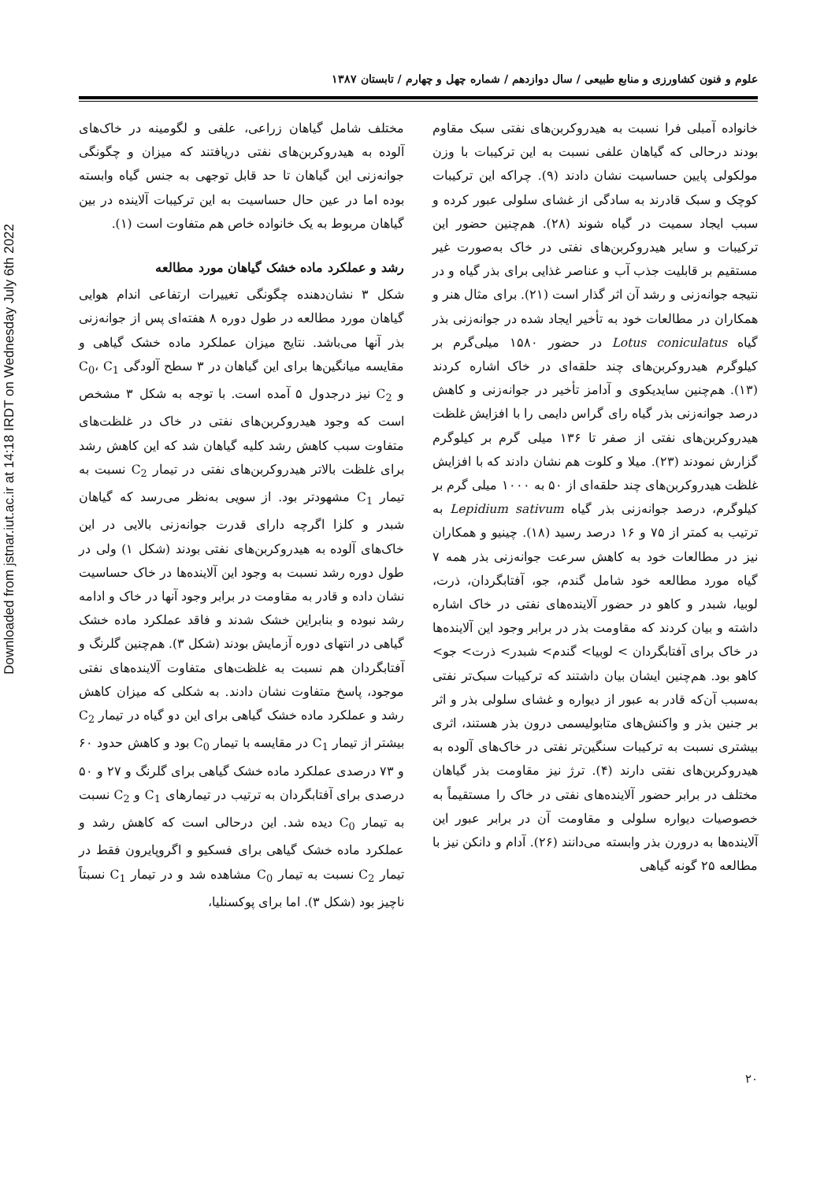Downloaded from jstnar.iut.ac.ir at 14:18 IRDT on Wednesday July 6th 2022
علوم و فنون کشاورزی و منابع طبیعی / سال دوازدهم / شماره چهل و چهارم / تابستان ۱۳۸۷
خانواده آمبلی فرا نسبت به هیدروکربن‌های نفتی سبک مقاوم بودند درحالی که گیاهان علفی نسبت به این ترکیبات با وزن مولکولی پایین حساسیت نشان دادند (۹). چراکه این ترکیبات کوچک و سبک قادرند به سادگی از غشای سلولی عبور کرده و سبب ایجاد سمیت در گیاه شوند (۲۸). هم‌چنین حضور این ترکیبات و سایر هیدروکربن‌های نفتی در خاک به‌صورت غیر مستقیم بر قابلیت جذب آب و عناصر غذایی برای بذر گیاه و در نتیجه جوانه‌زنی و رشد آن اثر گذار است (۲۱). برای مثال هنر و همکاران در مطالعات خود به تأخیر ایجاد شده در جوانه‌زنی بذر گیاه Lotus coniculatus در حضور ۱۵۸۰ میلی‌گرم بر کیلوگرم هیدروکربن‌های چند حلقه‌ای در خاک اشاره کردند (۱۳). هم‌چنین سایدیکوی و آدامز تأخیر در جوانه‌زنی و کاهش درصد جوانه‌زنی بذر گیاه رای گراس دایمی را با افزایش غلظت هیدروکربن‌های نفتی از صفر تا ۱۳۶ میلی گرم بر کیلوگرم گزارش نمودند (۲۳). میلا و کلوت هم نشان دادند که با افزایش غلظت هیدروکربن‌های چند حلقه‌ای از ۵۰ به ۱۰۰۰ میلی گرم بر کیلوگرم، درصد جوانه‌زنی بذر گیاه Lepidium sativum به ترتیب به کمتر از ۷۵ و ۱۶ درصد رسید (۱۸). چینیو و همکاران نیز در مطالعات خود به کاهش سرعت جوانه‌زنی بذر همه ۷ گیاه مورد مطالعه خود شامل گندم، جو، آفتابگردان، ذرت، لوبیا، شبدر و کاهو در حضور آلاینده‌های نفتی در خاک اشاره داشته و بیان کردند که مقاومت بذر در برابر وجود این آلاینده‌ها در خاک برای آفتابگردان > لوبیا> گندم> شبدر> ذرت> جو> کاهو بود. هم‌چنین ایشان بیان داشتند که ترکیبات سبک‌تر نفتی به‌سبب آن‌که قادر به عبور از دیواره و غشای سلولی بذر و اثر بر جنین بذر و واکنش‌های متابولیسمی درون بذر هستند، اثری بیشتری نسبت به ترکیبات سنگین‌تر نفتی در خاک‌های آلوده به هیدروکربن‌های نفتی دارند (۴). ترژ نیز مقاومت بذر گیاهان مختلف در برابر حضور آلاینده‌های نفتی در خاک را مستقیماً به خصوصیات دیواره سلولی و مقاومت آن در برابر عبور این آلاینده‌ها به درورن بذر وابسته می‌دانند (۲۶). آدام و دانکن نیز با مطالعه ۲۵ گونه گیاهی
مختلف شامل گیاهان زراعی، علفی و لگومینه در خاک‌های آلوده به هیدروکربن‌های نفتی دریافتند که میزان و چگونگی جوانه‌زنی این گیاهان تا حد قابل توجهی به جنس گیاه وابسته بوده اما در عین حال حساسیت به این ترکیبات آلاینده در بین گیاهان مربوط به یک خانواده خاص هم متفاوت است (۱).
رشد و عملکرد ماده خشک گیاهان مورد مطالعه
شکل ۳ نشان‌دهنده چگونگی تغییرات ارتفاعی اندام هوایی گیاهان مورد مطالعه در طول دوره ۸ هفته‌ای پس از جوانه‌زنی بذر آنها می‌باشد. نتایج میزان عملکرد ماده خشک گیاهی و مقایسه میانگین‌ها برای این گیاهان در ۳ سطح آلودگی C<sub>0</sub>، C<sub>1</sub> و C<sub>2</sub> نیز درجدول ۵ آمده است. با توجه به شکل ۳ مشخص است که وجود هیدروکربن‌های نفتی در خاک در غلظت‌های متفاوت سبب کاهش رشد کلیه گیاهان شد که این کاهش رشد برای غلظت بالاتر هیدروکربن‌های نفتی در تیمار C<sub>2</sub> نسبت به تیمار C<sub>1</sub> مشهودتر بود. از سویی به‌نظر می‌رسد که گیاهان شبدر و کلزا اگرچه دارای قدرت جوانه‌زنی بالایی در این خاک‌های آلوده به هیدروکربن‌های نفتی بودند (شکل ۱) ولی در طول دوره رشد نسبت به وجود این آلاینده‌ها در خاک حساسیت نشان داده و قادر به مقاومت در برابر وجود آنها در خاک و ادامه رشد نبوده و بنابراین خشک شدند و فاقد عملکرد ماده خشک گیاهی در انتهای دوره آزمایش بودند (شکل ۳). هم‌چنین گلرنگ و آفتابگردان هم نسبت به غلظت‌های متفاوت آلاینده‌های نفتی موجود، پاسخ متفاوت نشان دادند. به شکلی که میزان کاهش رشد و عملکرد ماده خشک گیاهی برای این دو گیاه در تیمار C<sub>2</sub> بیشتر از تیمار C<sub>1</sub> در مقایسه با تیمار C<sub>0</sub> بود و کاهش حدود ۶۰ و ۷۳ درصدی عملکرد ماده خشک گیاهی برای گلرنگ و ۲۷ و ۵۰ درصدی برای آفتابگردان به ترتیب در تیمارهای C<sub>1</sub> و C<sub>2</sub> نسبت به تیمار C<sub>0</sub> دیده شد. این درحالی است که کاهش رشد و عملکرد ماده خشک گیاهی برای فسکیو و اگروپایرون فقط در تیمار C<sub>2</sub> نسبت به تیمار C<sub>0</sub> مشاهده شد و در تیمار C<sub>1</sub> نسبتاً ناچیز بود (شکل ۳). اما برای پوکسنلیا،
۲۰